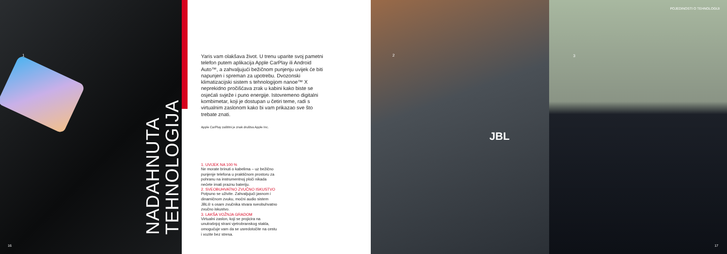1
NADAHNUTA TEHNOLOGIJA
16
Yaris vam olakšava život. U trenu uparite svoj pametni telefon putem aplikacija Apple CarPlay ili Android Auto™, a zahvaljujući bežičnom punjenju uvijek će biti napunjen i spreman za upotrebu. Dvozonski klimatizacijski sistem s tehnologijom nanoe™ X neprekidno pročišćava zrak u kabini kako biste se osjećali svježe i puno energije. Istovremeno digitalni kombimetar, koji je dostupan u četiri teme, radi s virtualnim zaslonom kako bi vam prikazao sve što trebate znati.
Apple CarPlay zaštitni je znak društva Apple Inc.
1. UVIJEK NA 100 %
Ne morate brinuti o kabelima – uz bežično punjenje telefona u praktičnom prostoru za pohranu na instrumentnoj ploči nikada nećete imati praznu bateriju.
2. SVEOBUHVATNO ZVUČNO ISKUSTVO
Potpuno se uživite. Zahvaljujući jasnom i dinamičnom zvuku, moćni audio sistem JBL® s osam zvučnika stvara sveobuhvatno zvučno iskustvo.
3. LAKŠA VOŽNJA GRADOM
Virtualni zaslon, koji se projicira na unutrašnjoj strani vjetrobranskog stakla, omogućuje vam da se usredotočite na cestu i vozite bez stresa.
2
JBL
POJEDINOSTI O TEHNOLOGIJI
3
17